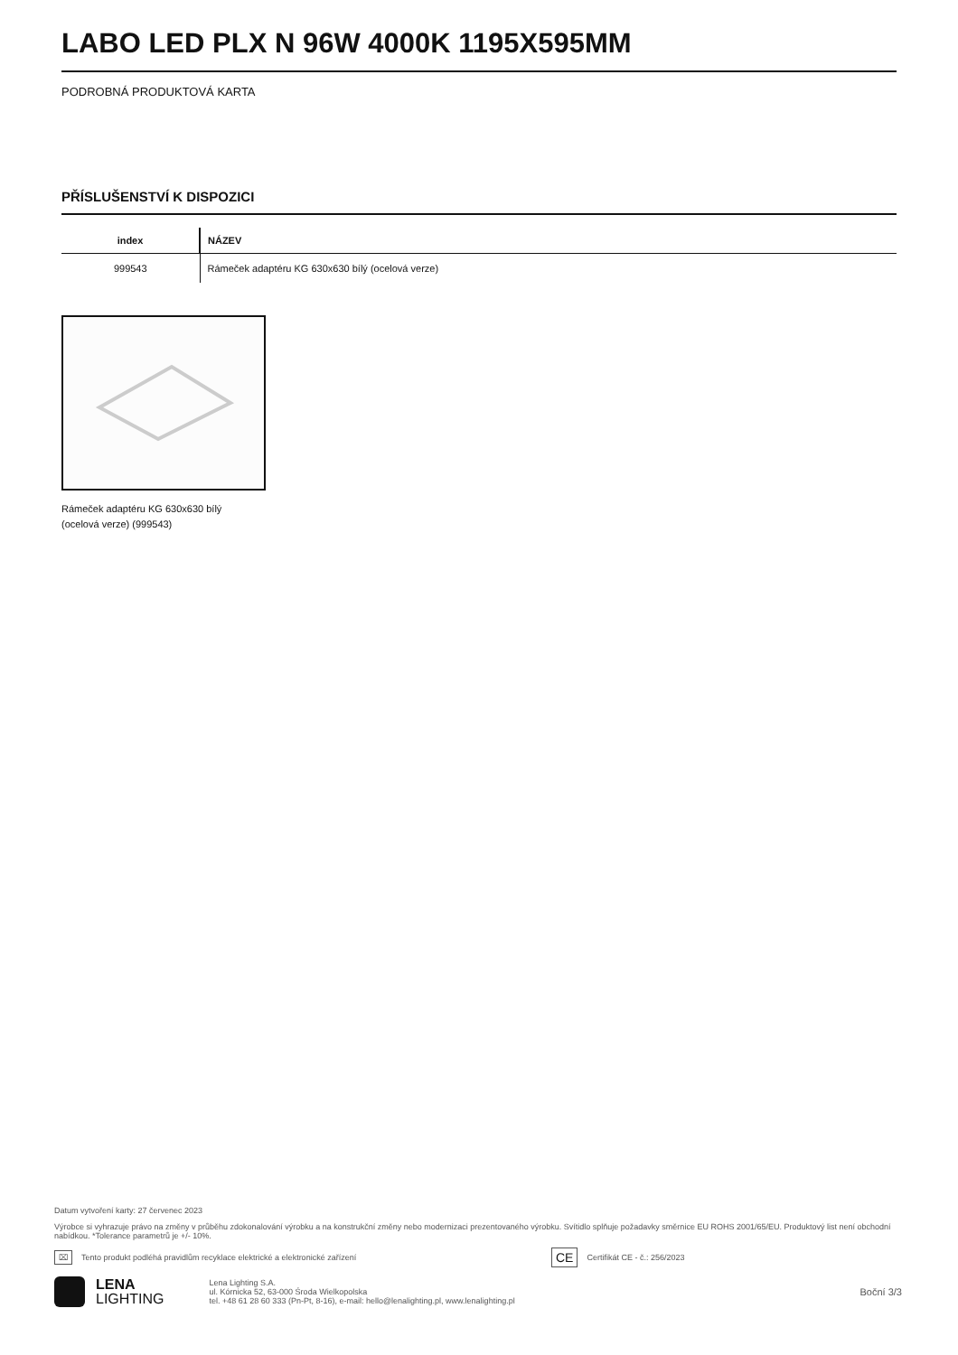LABO LED PLX N 96W 4000K 1195X595MM
PODROBNÁ PRODUKTOVÁ KARTA
PŘÍSLUŠENSTVÍ K DISPOZICI
| index | NÁZEV |
| --- | --- |
| 999543 | Rámeček adaptéru KG 630x630 bílý (ocelová verze) |
Rámeček adaptéru KG 630x630 bílý (ocelová verze) (999543)
Datum vytvoření karty: 27 červenec 2023
Výrobce si vyhrazuje právo na změny v průběhu zdokonalování výrobku a na konstrukční změny nebo modernizaci prezentovaného výrobku. Svítidlo splňuje požadavky směrnice EU ROHS 2001/65/EU. Produktový list není obchodní nabídkou. *Tolerance parametrů je +/- 10%.
⌧ Tento produkt podléhá pravidlům recyklace elektrické a elektronické zařízení CE Certifikát CE - č.: 256/2023
LENA
LIGHTING
Lena Lighting S.A.
ul. Kórnicka 52, 63-000 Środa Wielkopolska
tel. +48 61 28 60 333 (Pn-Pt, 8-16), e-mail: hello@lenalighting.pl, www.lenalighting.pl
Boční 3/3